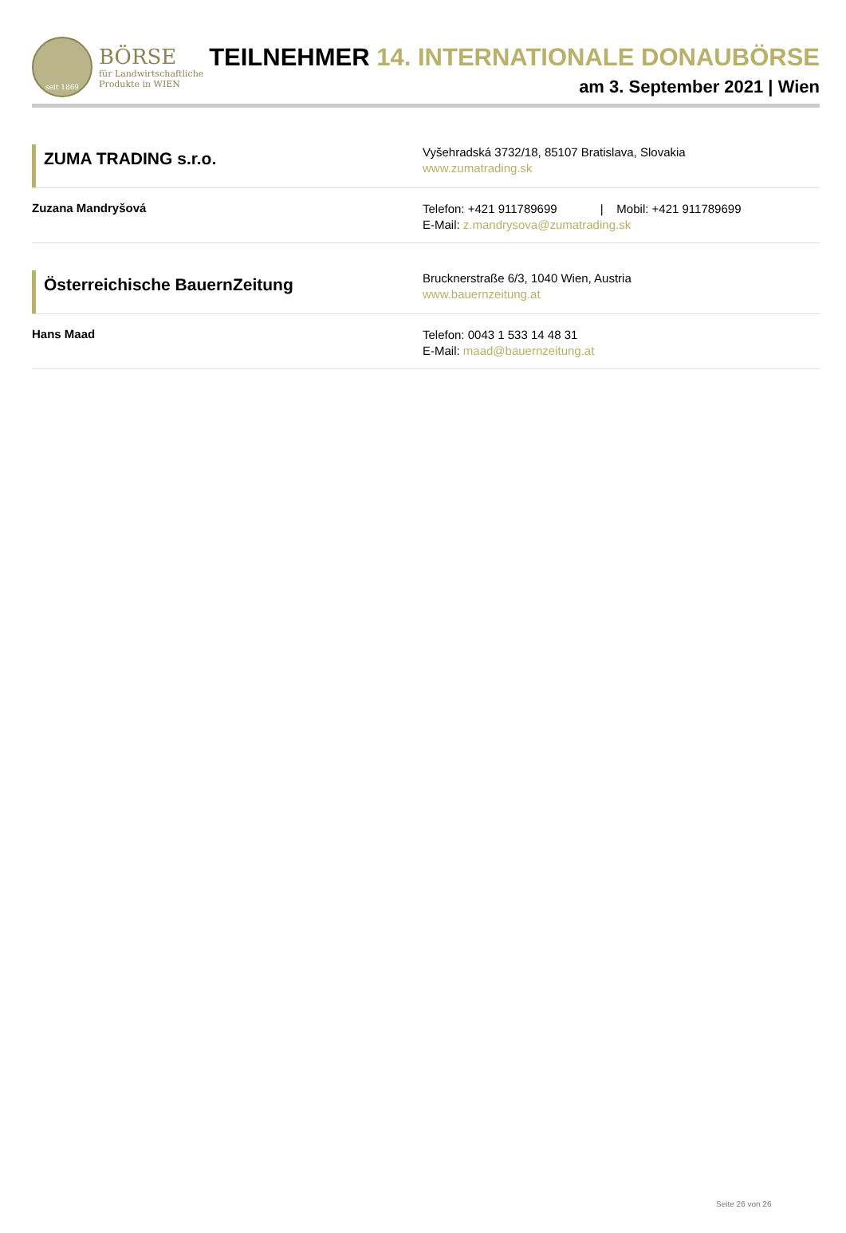seit 1869
BÖRSE
für Landwirtschaftliche
Produkte in WIEN
TEILNEHMER 14. INTERNATIONALE DONAUBÖRSE
am 3. September 2021 | Wien
ZUMA TRADING s.r.o.
Vyšehradská 3732/18, 85107 Bratislava, Slovakia
www.zumatrading.sk
Zuzana Mandryšová
Telefon: +421 911789699 | Mobil: +421 911789699
E-Mail: z.mandrysova@zumatrading.sk
Österreichische BauernZeitung
Brucknerstraße 6/3, 1040 Wien, Austria
www.bauernzeitung.at
Hans Maad
Telefon: 0043 1 533 14 48 31
E-Mail: maad@bauernzeitung.at
Seite 26 von 26